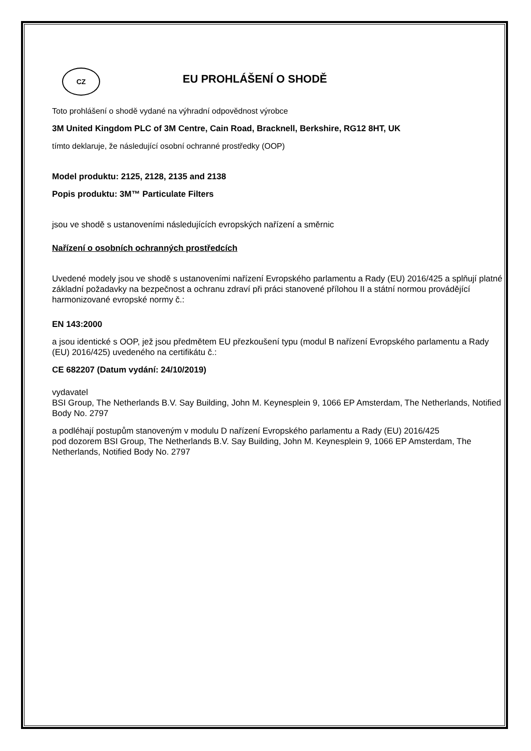CZ
EU PROHLÁŠENÍ O SHODĚ
Toto prohlášení o shodě vydané na výhradní odpovědnost výrobce
3M United Kingdom PLC of 3M Centre, Cain Road, Bracknell, Berkshire, RG12 8HT, UK
tímto deklaruje, že následující osobní ochranné prostředky (OOP)
Model produktu: 2125, 2128, 2135 and 2138
Popis produktu: 3M™ Particulate Filters
jsou ve shodě s ustanoveními následujících evropských nařízení a směrnic
Nařízení o osobních ochranných prostředcích
Uvedené modely jsou ve shodě s ustanoveními nařízení Evropského parlamentu a Rady (EU) 2016/425 a splňují platné základní požadavky na bezpečnost a ochranu zdraví při práci stanovené přílohou II a státní normou provádějící harmonizované evropské normy č.:
EN 143:2000
a jsou identické s OOP, jež jsou předmětem EU přezkoušení typu (modul B nařízení Evropského parlamentu a Rady (EU) 2016/425) uvedeného na certifikátu č.:
CE 682207 (Datum vydání: 24/10/2019)
vydavatel
BSI Group, The Netherlands B.V. Say Building, John M. Keynesplein 9, 1066 EP Amsterdam, The Netherlands, Notified Body No. 2797
a podléhají postupům stanoveným v modulu D nařízení Evropského parlamentu a Rady (EU) 2016/425
pod dozorem BSI Group, The Netherlands B.V. Say Building, John M. Keynesplein 9, 1066 EP Amsterdam, The Netherlands, Notified Body No. 2797